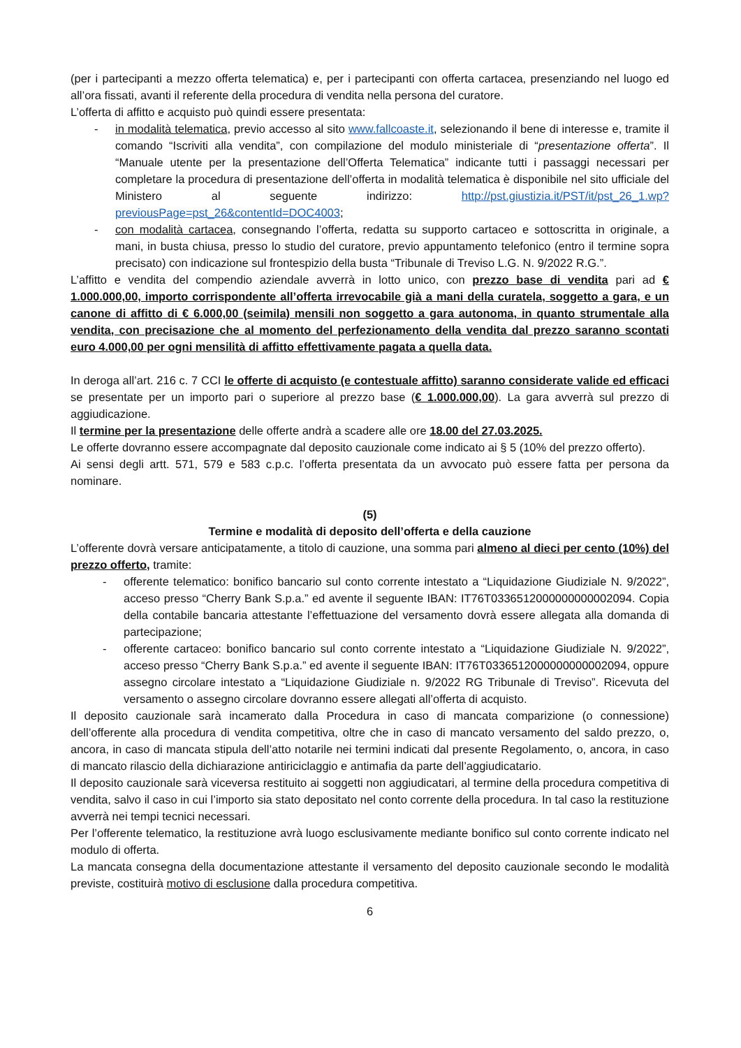(per i partecipanti a mezzo offerta telematica) e, per i partecipanti con offerta cartacea, presenziando nel luogo ed all’ora fissati, avanti il referente della procedura di vendita nella persona del curatore.
L’offerta di affitto e acquisto può quindi essere presentata:
- in modalità telematica, previo accesso al sito www.fallcoaste.it, selezionando il bene di interesse e, tramite il comando “Iscriviti alla vendita”, con compilazione del modulo ministeriale di “presentazione offerta”. Il “Manuale utente per la presentazione dell’Offerta Telematica” indicante tutti i passaggi necessari per completare la procedura di presentazione dell’offerta in modalità telematica è disponibile nel sito ufficiale del Ministero al seguente indirizzo: http://pst.giustizia.it/PST/it/pst_26_1.wp?previousPage=pst_26&contentId=DOC4003;
- con modalità cartacea, consegnando l’offerta, redatta su supporto cartaceo e sottoscritta in originale, a mani, in busta chiusa, presso lo studio del curatore, previo appuntamento telefonico (entro il termine sopra precisato) con indicazione sul frontespizio della busta “Tribunale di Treviso L.G. N. 9/2022 R.G.”.
L’affitto e vendita del compendio aziendale avverrà in lotto unico, con prezzo base di vendita pari ad € 1.000.000,00, importo corrispondente all’offerta irrevocabile già a mani della curatela, soggetto a gara, e un canone di affitto di € 6.000,00 (seimila) mensili non soggetto a gara autonoma, in quanto strumentale alla vendita, con precisazione che al momento del perfezionamento della vendita dal prezzo saranno scontati euro 4.000,00 per ogni mensilità di affitto effettivamente pagata a quella data.
In deroga all’art. 216 c. 7 CCI le offerte di acquisto (e contestuale affitto) saranno considerate valide ed efficaci se presentate per un importo pari o superiore al prezzo base (€ 1.000.000,00). La gara avverrà sul prezzo di aggiudicazione.
Il termine per la presentazione delle offerte andrà a scadere alle ore 18.00 del 27.03.2025.
Le offerte dovranno essere accompagnate dal deposito cauzionale come indicato ai § 5 (10% del prezzo offerto).
Ai sensi degli artt. 571, 579 e 583 c.p.c. l’offerta presentata da un avvocato può essere fatta per persona da nominare.
(5)
Termine e modalità di deposito dell’offerta e della cauzione
L’offerente dovrà versare anticipatamente, a titolo di cauzione, una somma pari almeno al dieci per cento (10%) del prezzo offerto, tramite:
- offerente telematico: bonifico bancario sul conto corrente intestato a “Liquidazione Giudiziale N. 9/2022”, acceso presso “Cherry Bank S.p.a.” ed avente il seguente IBAN: IT76T0336512000000000002094. Copia della contabile bancaria attestante l’effettuazione del versamento dovrà essere allegata alla domanda di partecipazione;
- offerente cartaceo: bonifico bancario sul conto corrente intestato a “Liquidazione Giudiziale N. 9/2022”, acceso presso “Cherry Bank S.p.a.” ed avente il seguente IBAN: IT76T0336512000000000002094, oppure assegno circolare intestato a “Liquidazione Giudiziale n. 9/2022 RG Tribunale di Treviso”. Ricevuta del versamento o assegno circolare dovranno essere allegati all’offerta di acquisto.
Il deposito cauzionale sarà incamerato dalla Procedura in caso di mancata comparizione (o connessione) dell’offerente alla procedura di vendita competitiva, oltre che in caso di mancato versamento del saldo prezzo, o, ancora, in caso di mancata stipula dell’atto notarile nei termini indicati dal presente Regolamento, o, ancora, in caso di mancato rilascio della dichiarazione antiriciclaggio e antimafia da parte dell’aggiudicatario.
Il deposito cauzionale sarà viceversa restituito ai soggetti non aggiudicatari, al termine della procedura competitiva di vendita, salvo il caso in cui l’importo sia stato depositato nel conto corrente della procedura. In tal caso la restituzione avverrà nei tempi tecnici necessari.
Per l’offerente telematico, la restituzione avrà luogo esclusivamente mediante bonifico sul conto corrente indicato nel modulo di offerta.
La mancata consegna della documentazione attestante il versamento del deposito cauzionale secondo le modalità previste, costituirà motivo di esclusione dalla procedura competitiva.
6